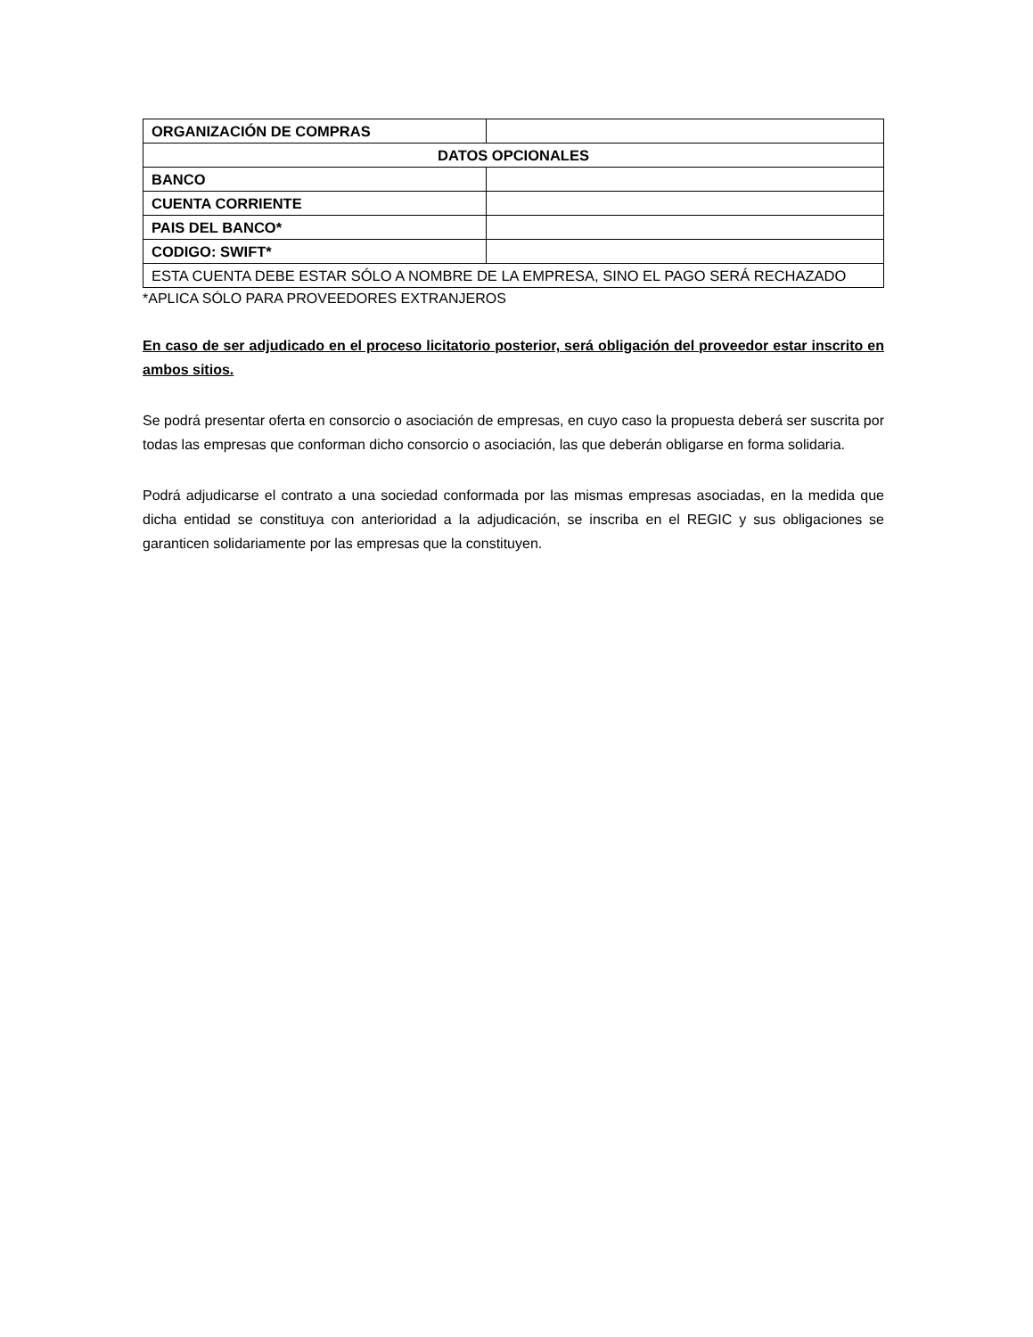| ORGANIZACIÓN DE COMPRAS | |
| DATOS OPCIONALES | |
| BANCO | |
| CUENTA CORRIENTE | |
| PAIS DEL BANCO* | |
| CODIGO: SWIFT* | |
| ESTA CUENTA DEBE ESTAR SÓLO A NOMBRE DE LA EMPRESA, SINO EL PAGO SERÁ RECHAZADO | |
*APLICA SÓLO PARA PROVEEDORES EXTRANJEROS
En caso de ser adjudicado en el proceso licitatorio posterior, será obligación del proveedor estar inscrito en ambos sitios.
Se podrá presentar oferta en consorcio o asociación de empresas, en cuyo caso la propuesta deberá ser suscrita por todas las empresas que conforman dicho consorcio o asociación, las que deberán obligarse en forma solidaria.
Podrá adjudicarse el contrato a una sociedad conformada por las mismas empresas asociadas, en la medida que dicha entidad se constituya con anterioridad a la adjudicación, se inscriba en el REGIC y sus obligaciones se garanticen solidariamente por las empresas que la constituyen.